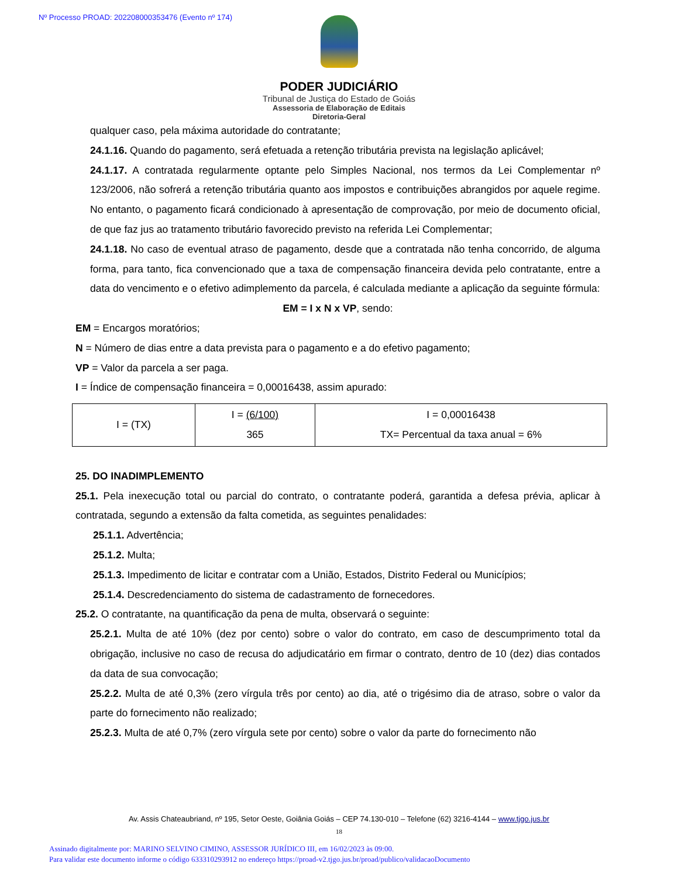Nº Processo PROAD: 202208000353476 (Evento nº 174)
PODER JUDICIÁRIO
Tribunal de Justiça do Estado de Goiás
Assessoria de Elaboração de Editais
Diretoria-Geral
qualquer caso, pela máxima autoridade do contratante;
24.1.16. Quando do pagamento, será efetuada a retenção tributária prevista na legislação aplicável;
24.1.17. A contratada regularmente optante pelo Simples Nacional, nos termos da Lei Complementar nº 123/2006, não sofrerá a retenção tributária quanto aos impostos e contribuições abrangidos por aquele regime. No entanto, o pagamento ficará condicionado à apresentação de comprovação, por meio de documento oficial, de que faz jus ao tratamento tributário favorecido previsto na referida Lei Complementar;
24.1.18. No caso de eventual atraso de pagamento, desde que a contratada não tenha concorrido, de alguma forma, para tanto, fica convencionado que a taxa de compensação financeira devida pelo contratante, entre a data do vencimento e o efetivo adimplemento da parcela, é calculada mediante a aplicação da seguinte fórmula:
EM = I x N x VP, sendo:
EM = Encargos moratórios;
N = Número de dias entre a data prevista para o pagamento e a do efetivo pagamento;
VP = Valor da parcela a ser paga.
I = Índice de compensação financeira = 0,00016438, assim apurado:
| I = (TX) | I = (6/100) 365 | I = 0,00016438 TX= Percentual da taxa anual = 6% |
25. DO INADIMPLEMENTO
25.1. Pela inexecução total ou parcial do contrato, o contratante poderá, garantida a defesa prévia, aplicar à contratada, segundo a extensão da falta cometida, as seguintes penalidades:
25.1.1. Advertência;
25.1.2. Multa;
25.1.3. Impedimento de licitar e contratar com a União, Estados, Distrito Federal ou Municípios;
25.1.4. Descredenciamento do sistema de cadastramento de fornecedores.
25.2. O contratante, na quantificação da pena de multa, observará o seguinte:
25.2.1. Multa de até 10% (dez por cento) sobre o valor do contrato, em caso de descumprimento total da obrigação, inclusive no caso de recusa do adjudicatário em firmar o contrato, dentro de 10 (dez) dias contados da data de sua convocação;
25.2.2. Multa de até 0,3% (zero vírgula três por cento) ao dia, até o trigésimo dia de atraso, sobre o valor da parte do fornecimento não realizado;
25.2.3. Multa de até 0,7% (zero vírgula sete por cento) sobre o valor da parte do fornecimento não
Av. Assis Chateaubriand, nº 195, Setor Oeste, Goiânia Goiás – CEP 74.130-010 – Telefone (62) 3216-4144 – www.tjgo.jus.br
18
Assinado digitalmente por: MARINO SELVINO CIMINO, ASSESSOR JURÍDICO III, em 16/02/2023 às 09:00.
Para validar este documento informe o código 633310293912 no endereço https://proad-v2.tjgo.jus.br/proad/publico/validacaoDocumento